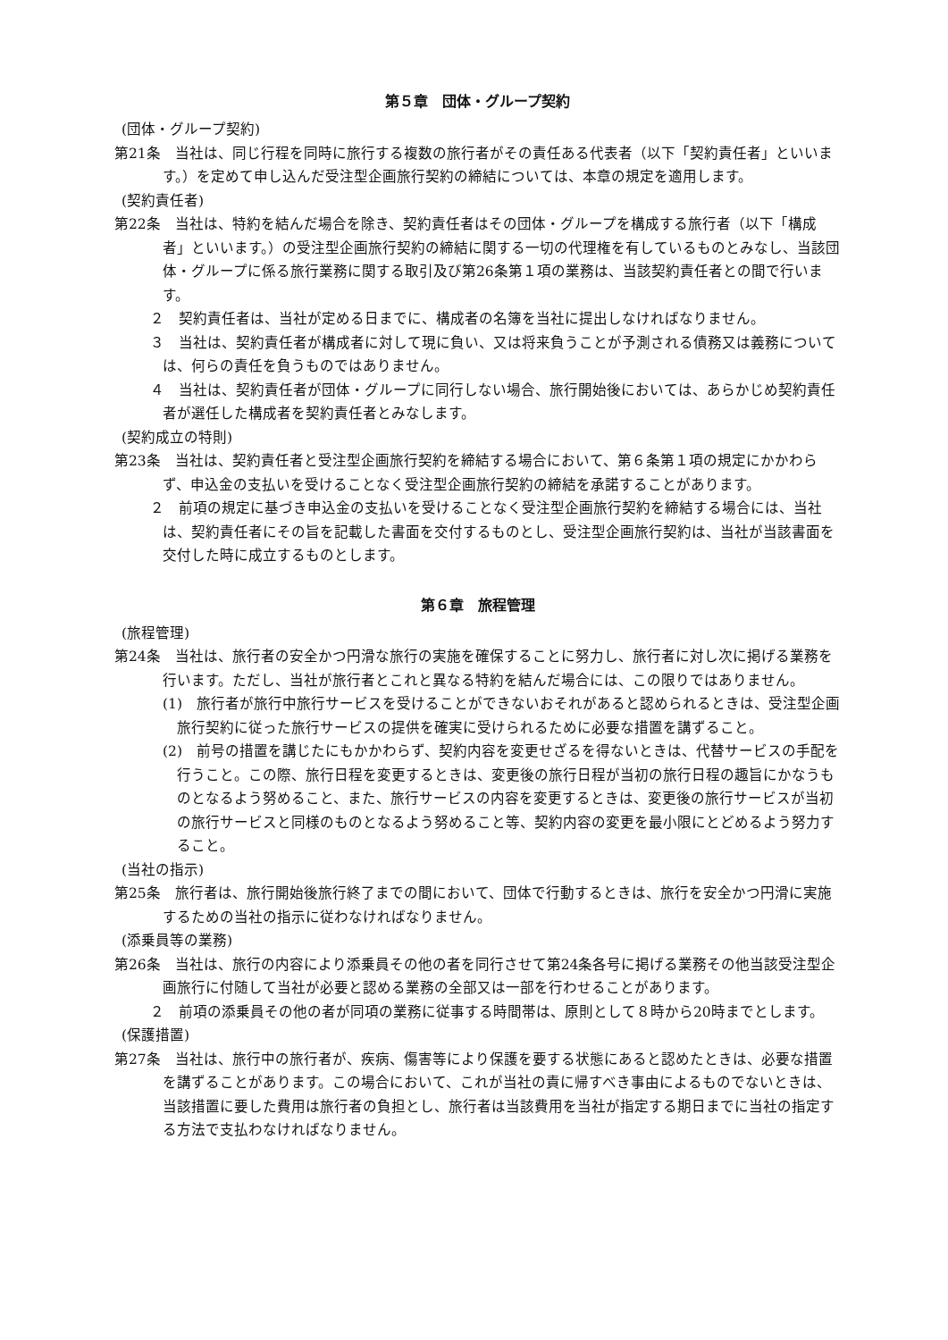第５章　団体・グループ契約
(団体・グループ契約)
第21条　当社は、同じ行程を同時に旅行する複数の旅行者がその責任ある代表者（以下「契約責任者」といいます。）を定めて申し込んだ受注型企画旅行契約の締結については、本章の規定を適用します。
(契約責任者)
第22条　当社は、特約を結んだ場合を除き、契約責任者はその団体・グループを構成する旅行者（以下「構成者」といいます。）の受注型企画旅行契約の締結に関する一切の代理権を有しているものとみなし、当該団体・グループに係る旅行業務に関する取引及び第26条第１項の業務は、当該契約責任者との間で行います。
２　契約責任者は、当社が定める日までに、構成者の名簿を当社に提出しなければなりません。
３　当社は、契約責任者が構成者に対して現に負い、又は将来負うことが予測される債務又は義務については、何らの責任を負うものではありません。
４　当社は、契約責任者が団体・グループに同行しない場合、旅行開始後においては、あらかじめ契約責任者が選任した構成者を契約責任者とみなします。
(契約成立の特則)
第23条　当社は、契約責任者と受注型企画旅行契約を締結する場合において、第６条第１項の規定にかかわらず、申込金の支払いを受けることなく受注型企画旅行契約の締結を承諾することがあります。
２　前項の規定に基づき申込金の支払いを受けることなく受注型企画旅行契約を締結する場合には、当社は、契約責任者にその旨を記載した書面を交付するものとし、受注型企画旅行契約は、当社が当該書面を交付した時に成立するものとします。
第６章　旅程管理
(旅程管理)
第24条　当社は、旅行者の安全かつ円滑な旅行の実施を確保することに努力し、旅行者に対し次に掲げる業務を行います。ただし、当社が旅行者とこれと異なる特約を結んだ場合には、この限りではありません。
(1)　旅行者が旅行中旅行サービスを受けることができないおそれがあると認められるときは、受注型企画旅行契約に従った旅行サービスの提供を確実に受けられるために必要な措置を講ずること。
(2)　前号の措置を講じたにもかかわらず、契約内容を変更せざるを得ないときは、代替サービスの手配を行うこと。この際、旅行日程を変更するときは、変更後の旅行日程が当初の旅行日程の趣旨にかなうものとなるよう努めること、また、旅行サービスの内容を変更するときは、変更後の旅行サービスが当初の旅行サービスと同様のものとなるよう努めること等、契約内容の変更を最小限にとどめるよう努力すること。
(当社の指示)
第25条　旅行者は、旅行開始後旅行終了までの間において、団体で行動するときは、旅行を安全かつ円滑に実施するための当社の指示に従わなければなりません。
(添乗員等の業務)
第26条　当社は、旅行の内容により添乗員その他の者を同行させて第24条各号に掲げる業務その他当該受注型企画旅行に付随して当社が必要と認める業務の全部又は一部を行わせることがあります。
２　前項の添乗員その他の者が同項の業務に従事する時間帯は、原則として８時から20時までとします。
(保護措置)
第27条　当社は、旅行中の旅行者が、疾病、傷害等により保護を要する状態にあると認めたときは、必要な措置を講ずることがあります。この場合において、これが当社の責に帰すべき事由によるものでないときは、当該措置に要した費用は旅行者の負担とし、旅行者は当該費用を当社が指定する期日までに当社の指定する方法で支払わなければなりません。